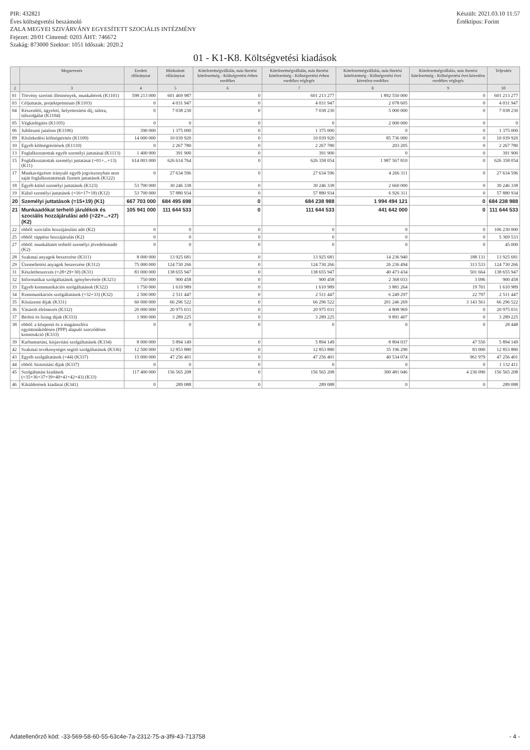PIR: 432821
Éves költségvetési beszámoló
ZALA MEGYEI SZIVÁRVÁNY EGYESÍTETT SZOCIÁLIS INTÉZMÉNY
Fejezet: 20/01 Címrend: 0203 ÁHT: 746672
Szakág: 873000 Szektor: 1051 Időszak: 2020.2
Készült: 2021.03.10 11:57
Értéktípus: Forint
01 - K1-K8. Költségvetési kiadások
| | Megnevezés | Eredeti előirányzat | Módosított előirányzat | Kötelezettségvállalás, más fizetési kötelezettség - Költségvetési évben esedékes | Kötelezettségvállalás, más fizetési kötelezettség - Költségvetési évben esedékes véglegés | Kötelezettségvállalás, más fizetési kötelezettség - Költségvetési évet követően esedékes | Kötelezettségvállalás, más fizetési kötelezettség - Költségvetési évet követően esedékes véglegés | Teljesítés |
| --- | --- | --- | --- | --- | --- | --- | --- | --- |
| 2 | 3 | 4 | 5 | 6 | 7 | 8 | 9 | 10 |
| 01 | Törvény szerinti illetmények, munkabérek (K1101) | 598 213 000 | 601 469 987 | 0 | 601 213 277 | 1 892 550 000 | 0 | 601 213 277 |
| 03 | Céljuttatás, projektprémium (K1103) | 0 | 4 031 947 | 0 | 4 031 947 | 2 078 605 | 0 | 4 031 947 |
| 04 | Készenléti, ügyeleti, helyettesítési díj, túlóra, túlszolgálat (K1104) | 0 | 7 038 230 | 0 | 7 038 230 | 5 000 000 | 0 | 7 038 230 |
| 05 | Végkielégítés (K1105) | 0 | 0 | 0 | 0 | 2 000 000 | 0 | 0 |
| 06 | Jubileumi jutalom (K1106) | 390 000 | 1 375 000 | 0 | 1 375 000 | 0 | 0 | 1 375 000 |
| 09 | Közlekedési költségtérítés (K1109) | 14 000 000 | 10 039 920 | 0 | 10 039 920 | 85 736 000 | 0 | 10 039 920 |
| 10 | Egyéb költségtérítések (K1110) | 0 | 2 267 780 | 0 | 2 267 780 | 203 205 | 0 | 2 267 780 |
| 13 | Foglalkoztatottak egyéb személyi juttatásai (K1113) | 1 400 000 | 391 900 | 0 | 391 900 | 0 | 0 | 391 900 |
| 15 | Foglalkoztatottak személyi juttatásai (=01+...+13) (K11) | 614 003 000 | 626 614 764 | 0 | 626 358 054 | 1 987 567 810 | 0 | 626 358 054 |
| 17 | Munkavégzésre irányuló egyéb jogviszonyban nem saját foglalkoztatottnak fizetett juttatások (K122) | 0 | 27 634 596 | 0 | 27 634 596 | 4 266 311 | 0 | 27 634 596 |
| 18 | Egyéb külső személyi juttatások (K123) | 53 700 000 | 30 246 338 | 0 | 30 246 338 | 2 660 000 | 0 | 30 246 338 |
| 19 | Külső személyi juttatások (=16+17+18) (K12) | 53 700 000 | 57 880 934 | 0 | 57 880 934 | 6 926 311 | 0 | 57 880 934 |
| 20 | Személyi juttatások (=15+19) (K1) | 667 703 000 | 684 495 698 | 0 | 684 238 988 | 1 994 494 121 | 0 | 684 238 988 |
| 21 | Munkaadókat terhelő járulékok és szociális hozzájárulási adó (=22+...+27) (K2) | 105 941 000 | 111 644 533 | 0 | 111 644 533 | 441 642 000 | 0 | 111 644 533 |
| 22 | ebből: szociális hozzájárulási adó (K2) | 0 | 0 | 0 | 0 | 0 | 0 | 106 230 000 |
| 25 | ebből: táppénz hozzájárulás (K2) | 0 | 0 | 0 | 0 | 0 | 0 | 5 369 533 |
| 27 | ebből: munkáltatót terhelő személyi jövedelemadó (K2) | 0 | 0 | 0 | 0 | 0 | 0 | 45 000 |
| 28 | Szakmai anyagok beszerzése (K311) | 8 000 000 | 13 925 681 | 0 | 13 925 681 | 14 236 940 | 188 131 | 13 925 681 |
| 29 | Üzemeltetési anyagok beszerzése (K312) | 75 000 000 | 124 730 266 | 0 | 124 730 266 | 26 236 494 | 313 533 | 124 730 266 |
| 31 | Készletbeszerzés (=28+29+30) (K31) | 83 000 000 | 138 655 947 | 0 | 138 655 947 | 40 473 434 | 501 664 | 138 655 947 |
| 32 | Informatikai szolgáltatások igénybevétele (K321) | 750 000 | 900 458 | 0 | 900 458 | 2 368 033 | 3 096 | 900 458 |
| 33 | Egyéb kommunikációs szolgáltatások (K322) | 1 750 000 | 1 610 989 | 0 | 1 610 989 | 3 881 264 | 19 701 | 1 610 989 |
| 34 | Kommunikációs szolgáltatások (=32+33) (K32) | 2 500 000 | 2 511 447 | 0 | 2 511 447 | 6 249 297 | 22 797 | 2 511 447 |
| 35 | Közüzemi díjak (K331) | 60 000 000 | 66 296 522 | 0 | 66 296 522 | 201 246 269 | 3 143 561 | 66 296 522 |
| 36 | Vásárolt élelmezés (K332) | 20 000 000 | 20 975 031 | 0 | 20 975 031 | 4 808 969 | 0 | 20 975 031 |
| 37 | Bérleti és lízing díjak (K333) | 1 900 000 | 3 289 225 | 0 | 3 289 225 | 9 891 407 | 0 | 3 289 225 |
| 38 | ebből: a központi és a magánszféra együttműködésén (PPP) alapuló szerződéses konstrukció (K333) | 0 | 0 | 0 | 0 | 0 | 0 | 28 448 |
| 39 | Karbantartási, kisjavítási szolgáltatások (K334) | 8 000 000 | 5 894 149 | 0 | 5 894 149 | 8 804 037 | 47 550 | 5 894 149 |
| 42 | Szakmai tevékenységet segítő szolgáltatások (K336) | 12 500 000 | 12 853 880 | 0 | 12 853 880 | 35 196 290 | 83 000 | 12 853 880 |
| 43 | Egyéb szolgáltatások (=44) (K337) | 15 000 000 | 47 256 401 | 0 | 47 256 401 | 40 534 074 | 961 979 | 47 256 401 |
| 44 | ebből: biztosítási díjak (K337) | 0 | 0 | 0 | 0 | 0 | 0 | 1 132 411 |
| 45 | Szolgáltatási kiadások (=35+36+37+39+40+41+42+43) (K33) | 117 400 000 | 156 565 208 | 0 | 156 565 208 | 300 481 046 | 4 236 090 | 156 565 208 |
| 46 | Kiküldetések kiadásai (K341) | 0 | 289 088 | 0 | 289 088 | 0 | 0 | 289 088 |
Adatellenőrző kód: -33-569-58-60-55-63c4e-7a-2312-75-a-3f9-43-713758 - 4 -